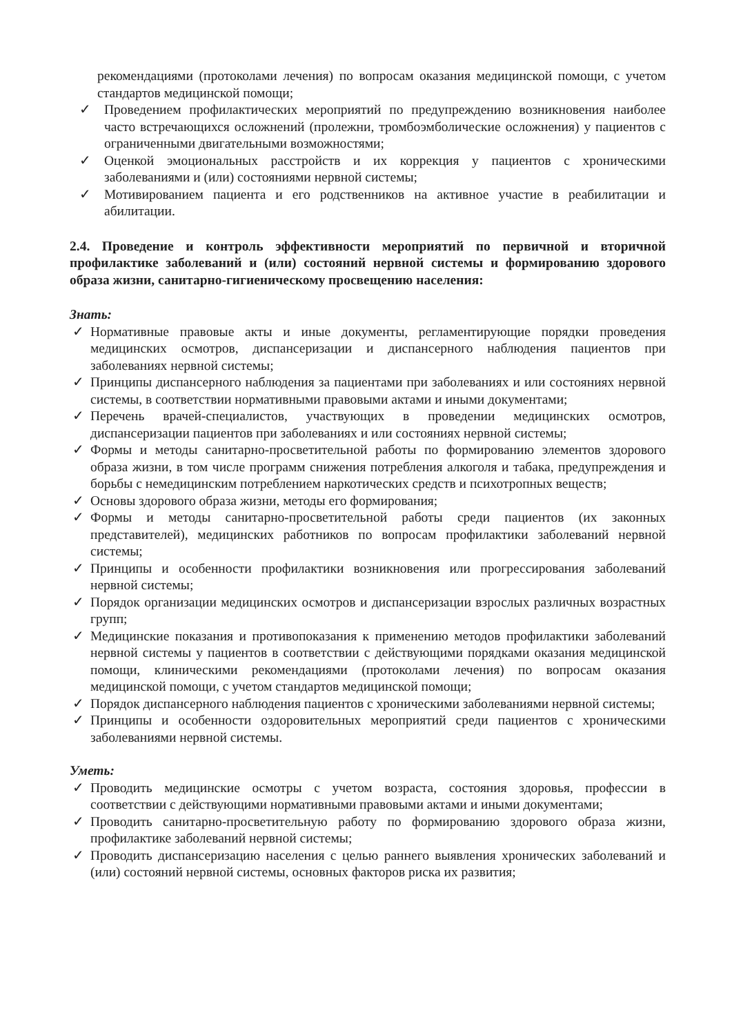рекомендациями (протоколами лечения) по вопросам оказания медицинской помощи, с учетом стандартов медицинской помощи;
✓ Проведением профилактических мероприятий по предупреждению возникновения наиболее часто встречающихся осложнений (пролежни, тромбоэмболические осложнения) у пациентов с ограниченными двигательными возможностями;
✓ Оценкой эмоциональных расстройств и их коррекция у пациентов с хроническими заболеваниями и (или) состояниями нервной системы;
✓ Мотивированием пациента и его родственников на активное участие в реабилитации и абилитации.
2.4. Проведение и контроль эффективности мероприятий по первичной и вторичной профилактике заболеваний и (или) состояний нервной системы и формированию здорового образа жизни, санитарно-гигиеническому просвещению населения:
Знать:
✓ Нормативные правовые акты и иные документы, регламентирующие порядки проведения медицинских осмотров, диспансеризации и диспансерного наблюдения пациентов при заболеваниях нервной системы;
✓ Принципы диспансерного наблюдения за пациентами при заболеваниях и или состояниях нервной системы, в соответствии нормативными правовыми актами и иными документами;
✓ Перечень врачей-специалистов, участвующих в проведении медицинских осмотров, диспансеризации пациентов при заболеваниях и или состояниях нервной системы;
✓ Формы и методы санитарно-просветительной работы по формированию элементов здорового образа жизни, в том числе программ снижения потребления алкоголя и табака, предупреждения и борьбы с немедицинским потреблением наркотических средств и психотропных веществ;
✓ Основы здорового образа жизни, методы его формирования;
✓ Формы и методы санитарно-просветительной работы среди пациентов (их законных представителей), медицинских работников по вопросам профилактики заболеваний нервной системы;
✓ Принципы и особенности профилактики возникновения или прогрессирования заболеваний нервной системы;
✓ Порядок организации медицинских осмотров и диспансеризации взрослых различных возрастных групп;
✓ Медицинские показания и противопоказания к применению методов профилактики заболеваний нервной системы у пациентов в соответствии с действующими порядками оказания медицинской помощи, клиническими рекомендациями (протоколами лечения) по вопросам оказания медицинской помощи, с учетом стандартов медицинской помощи;
✓ Порядок диспансерного наблюдения пациентов с хроническими заболеваниями нервной системы;
✓ Принципы и особенности оздоровительных мероприятий среди пациентов с хроническими заболеваниями нервной системы.
Уметь:
✓ Проводить медицинские осмотры с учетом возраста, состояния здоровья, профессии в соответствии с действующими нормативными правовыми актами и иными документами;
✓ Проводить санитарно-просветительную работу по формированию здорового образа жизни, профилактике заболеваний нервной системы;
✓ Проводить диспансеризацию населения с целью раннего выявления хронических заболеваний и (или) состояний нервной системы, основных факторов риска их развития;